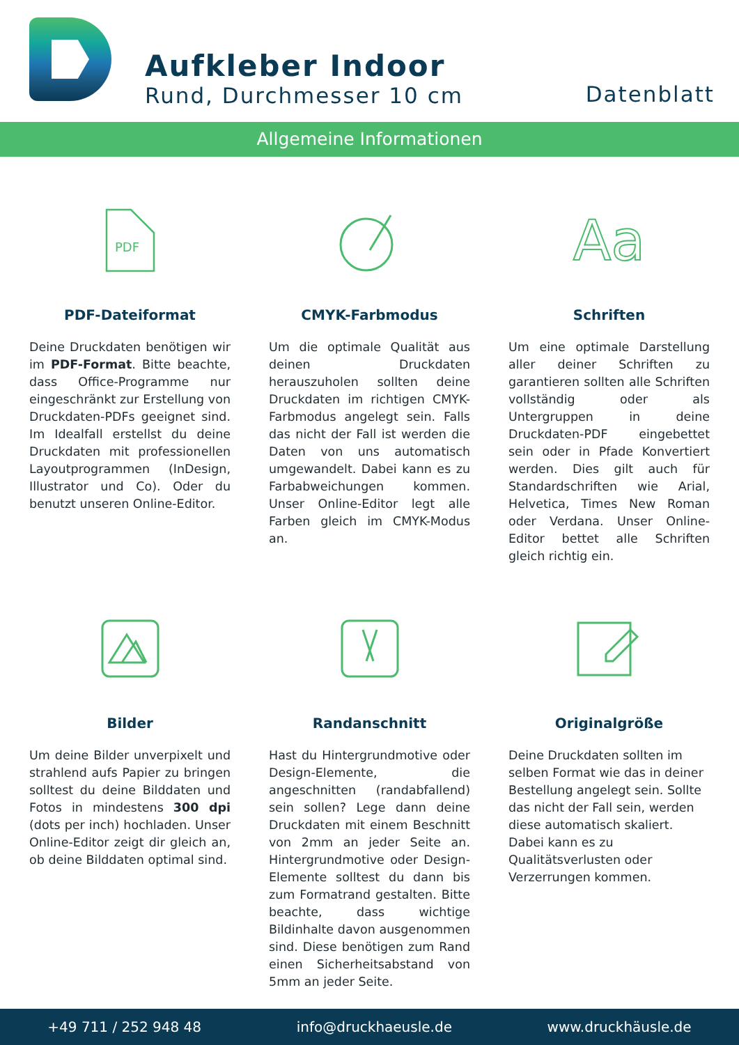Aufkleber Indoor
Rund, Durchmesser 10 cm
Datenblatt
Allgemeine Informationen
PDF
PDF-Dateiformat
Deine Druckdaten benötigen wir im PDF-Format. Bitte beachte, dass Office-Programme nur eingeschränkt zur Erstellung von Druckdaten-PDFs geeignet sind. Im Idealfall erstellst du deine Druckdaten mit professionellen Layoutprogrammen (InDesign, Illustrator und Co). Oder du benutzt unseren Online-Editor.
CMYK-Farbmodus
Um die optimale Qualität aus deinen Druckdaten herauszuholen sollten deine Druckdaten im richtigen CMYK-Farbmodus angelegt sein. Falls das nicht der Fall ist werden die Daten von uns automatisch umgewandelt. Dabei kann es zu Farbabweichungen kommen. Unser Online-Editor legt alle Farben gleich im CMYK-Modus an.
Aa
Schriften
Um eine optimale Darstellung aller deiner Schriften zu garantieren sollten alle Schriften vollständig oder als Untergruppen in deine Druckdaten-PDF eingebettet sein oder in Pfade Konvertiert werden. Dies gilt auch für Standardschriften wie Arial, Helvetica, Times New Roman oder Verdana. Unser Online-Editor bettet alle Schriften gleich richtig ein.
Bilder
Um deine Bilder unverpixelt und strahlend aufs Papier zu bringen solltest du deine Bilddaten und Fotos in mindestens 300 dpi (dots per inch) hochladen. Unser Online-Editor zeigt dir gleich an, ob deine Bilddaten optimal sind.
Randanschnitt
Hast du Hintergrundmotive oder Design-Elemente, die angeschnitten (randabfallend) sein sollen? Lege dann deine Druckdaten mit einem Beschnitt von 2mm an jeder Seite an. Hintergrundmotive oder Design-Elemente solltest du dann bis zum Formatrand gestalten. Bitte beachte, dass wichtige Bildinhalte davon ausgenommen sind. Diese benötigen zum Rand einen Sicherheitsabstand von 5mm an jeder Seite.
Originalgröße
Deine Druckdaten sollten im selben Format wie das in deiner Bestellung angelegt sein. Sollte das nicht der Fall sein, werden diese automatisch skaliert. Dabei kann es zu Qualitätsverlusten oder Verzerrungen kommen.
+49 711 / 252 948 48 info@druckhaeusle.de www.druckhäusle.de